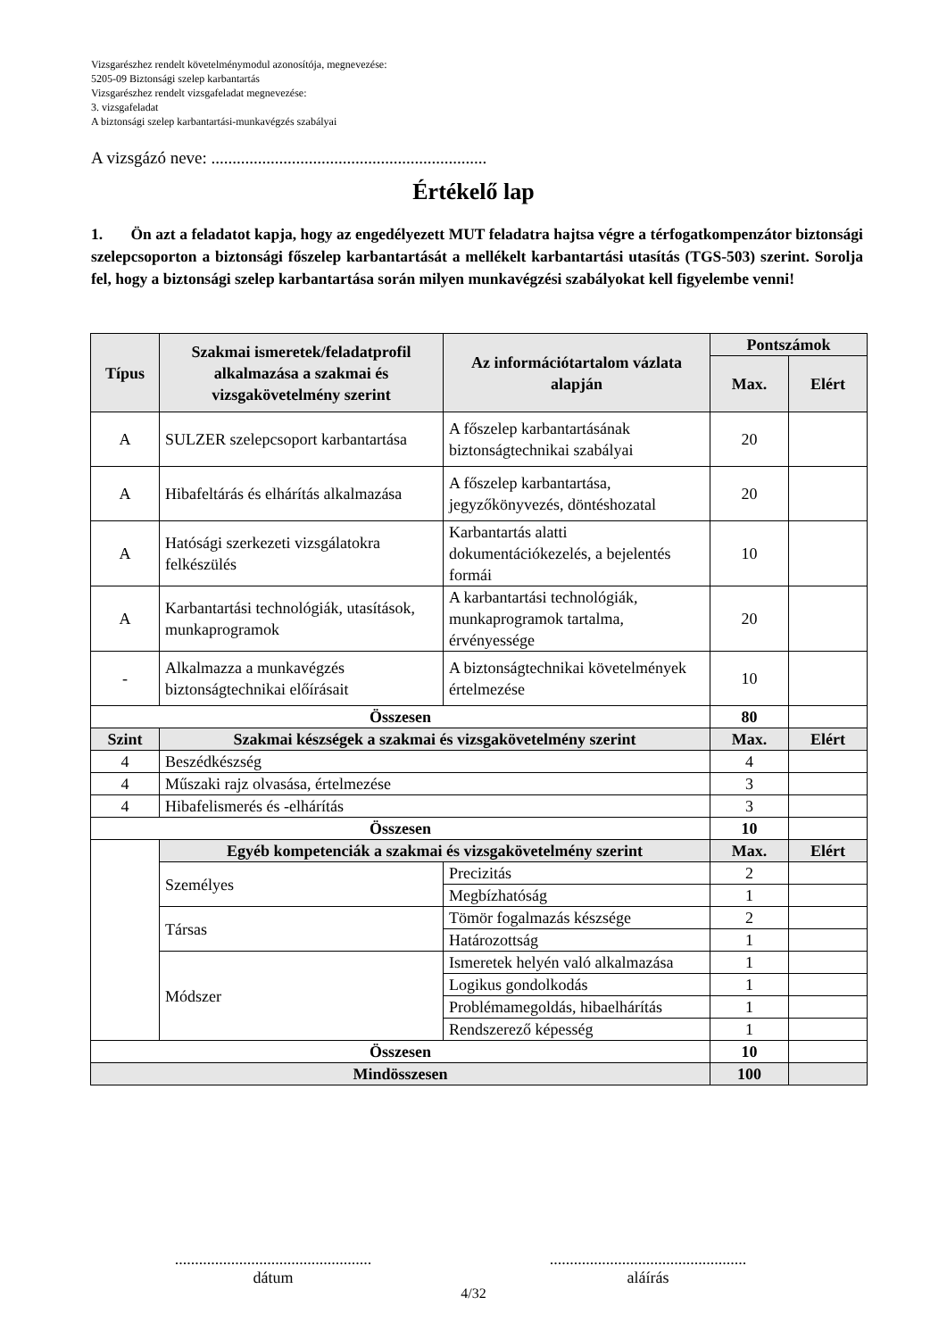Vizsgarészhez rendelt követelménymodul azonosítója, megnevezése:
5205-09 Biztonsági szelep karbantartás
Vizsgarészhez rendelt vizsgafeladat megnevezése:
3. vizsgafeladat
A biztonsági szelep karbantartási-munkavégzés szabályai
A vizsgázó neve: .................................................................
Értékelő lap
1. Ön azt a feladatot kapja, hogy az engedélyezett MUT feladatra hajtsa végre a térfogatkompenzátor biztonsági szelepcsoporton a biztonsági főszelep karbantartását a mellékelt karbantartási utasítás (TGS-503) szerint. Sorolja fel, hogy a biztonsági szelep karbantartása során milyen munkavégzési szabályokat kell figyelembe venni!
| Típus | Szakmai ismeretek/feladatprofil alkalmazása a szakmai és vizsgakövetelmény szerint | Az információtartalom vázlata alapján | Pontszámok | |
| --- | --- | --- | --- | --- |
| | | | Max. | Elért |
| A | SULZER szelepcsoport karbantartása | A főszelep karbantartásának biztonságtechnikai szabályai | 20 | |
| A | Hibafeltárás és elhárítás alkalmazása | A főszelep karbantartása, jegyzőkönyvezés, döntéshozatal | 20 | |
| A | Hatósági szerkezeti vizsgálatokra felkészülés | Karbantartás alatti dokumentációkezelés, a bejelentés formái | 10 | |
| A | Karbantartási technológiák, utasítások, munkaprogramok | A karbantartási technológiák, munkaprogramok tartalma, érvényessége | 20 | |
| - | Alkalmazza a munkavégzés biztonságtechnikai előírásait | A biztonságtechnikai követelmények értelmezése | 10 | |
| Összesen | | | 80 | |
| Szint | Szakmai készségek a szakmai és vizsgakövetelmény szerint | | Max. | Elért |
| 4 | Beszédkészség | | 4 | |
| 4 | Műszaki rajz olvasása, értelmezése | | 3 | |
| 4 | Hibafelismerés és -elhárítás | | 3 | |
| Összesen | | | 10 | |
| | Egyéb kompetenciák a szakmai és vizsgakövetelmény szerint | | Max. | Elért |
| | Személyes | Precizitás | 2 | |
| | | Megbízhatóság | 1 | |
| | Társas | Tömör fogalmazás készsége | 2 | |
| | | Határozottság | 1 | |
| | Módszer | Ismeretek helyén való alkalmazása | 1 | |
| | | Logikus gondolkodás | 1 | |
| | | Problémamegoldás, hibaelhárítás | 1 | |
| | | Rendszerező képesség | 1 | |
| Összesen | | | 10 | |
| Mindösszesen | | | 100 | |
.................................................
dátum
.................................................
aláírás
4/32